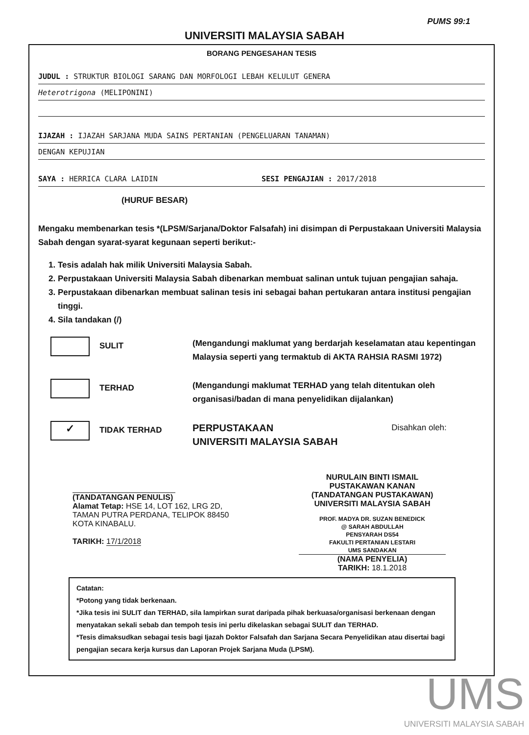PUMS 99:1
UNIVERSITI MALAYSIA SABAH
BORANG PENGESAHAN TESIS
JUDUL : STRUKTUR BIOLOGI SARANG DAN MORFOLOGI LEBAH KELULUT GENERA
Heterotrigona (MELIPONINI)
IJAZAH : IJAZAH SARJANA MUDA SAINS PERTANIAN (PENGELUARAN TANAMAN)
DENGAN KEPUJIAN
SAYA : HERRICA CLARA LAIDIN SESI PENGAJIAN : 2017/2018
(HURUF BESAR)
Mengaku membenarkan tesis *(LPSM/Sarjana/Doktor Falsafah) ini disimpan di Perpustakaan Universiti Malaysia Sabah dengan syarat-syarat kegunaan seperti berikut:-
1. Tesis adalah hak milik Universiti Malaysia Sabah.
2. Perpustakaan Universiti Malaysia Sabah dibenarkan membuat salinan untuk tujuan pengajian sahaja.
3. Perpustakaan dibenarkan membuat salinan tesis ini sebagai bahan pertukaran antara institusi pengajian tinggi.
4. Sila tandakan (/)
SULIT
(Mengandungi maklumat yang berdarjah keselamatan atau kepentingan Malaysia seperti yang termaktub di AKTA RAHSIA RASMI 1972)
TERHAD
(Mengandungi maklumat TERHAD yang telah ditentukan oleh organisasi/badan di mana penyelidikan dijalankan)
✓
TIDAK TERHAD
PERPUSTAKAAN
UNIVERSITI MALAYSIA SABAH
Disahkan oleh:
(TANDATANGAN PENULIS)
Alamat Tetap: HSE 14, LOT 162, LRG 2D, TAMAN PUTRA PERDANA, TELIPOK 88450 KOTA KINABALU.
TARIKH: 17/1/2018
NURULAIN BINTI ISMAIL
PUSTAKAWAN KANAN
(TANDATANGAN PUSTAKAWAN)
UNIVERSITI MALAYSIA SABAH
PROF. MADYA DR. SUZAN BENEDICK
@ SARAH ABDULLAH
PENSYARAH DS54
FAKULTI PERTANIAN LESTARI
UMS SANDAKAN
(NAMA PENYELIA)
TARIKH: 18.1.2018
Catatan:
*Potong yang tidak berkenaan.
*Jika tesis ini SULIT dan TERHAD, sila lampirkan surat daripada pihak berkuasa/organisasi berkenaan dengan menyatakan sekali sebab dan tempoh tesis ini perlu dikelaskan sebagai SULIT dan TERHAD.
*Tesis dimaksudkan sebagai tesis bagi Ijazah Doktor Falsafah dan Sarjana Secara Penyelidikan atau disertai bagi pengajian secara kerja kursus dan Laporan Projek Sarjana Muda (LPSM).
UMS
UNIVERSITI MALAYSIA SABAH